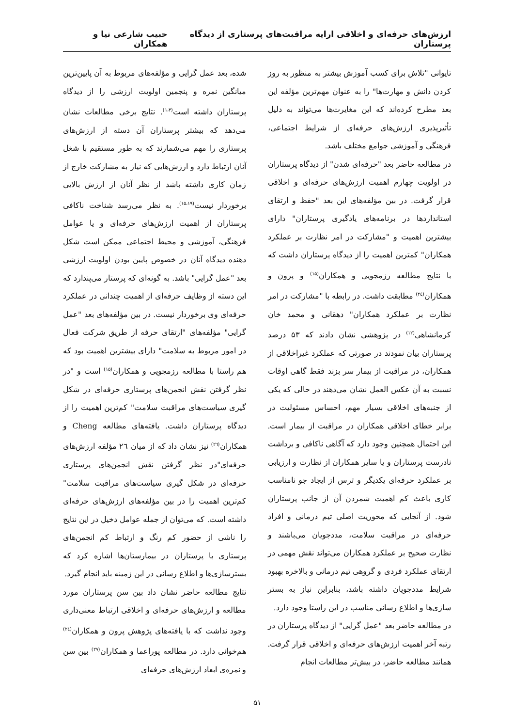ارزش‌های حرفه‌ای و اخلاقی ارایه مراقبت‌های پرستاری از دیدگاه پرستاران حبیب شارعی نیا و همکاران
تایوانی "تلاش برای کسب آموزش بیشتر به منظور به روز کردن دانش و مهارت‌ها" را به عنوان مهم‌ترین مؤلفه این بعد مطرح کرده‌اند که این مغایرت‌ها می‌تواند به دلیل تأثیرپذیری ارزش‌های حرفه‌ای از شرایط اجتماعی، فرهنگی و آموزشی جوامع مختلف باشد.
در مطالعه حاضر بعد "حرفه‌ای شدن" از دیدگاه پرستاران در اولویت چهارم اهمیت ارزش‌های حرفه‌ای و اخلاقی قرار گرفت. در بین مؤلفه‌های این بعد "حفظ و ارتقای استانداردها در برنامه‌های یادگیری پرستاران" دارای بیشترین اهمیت و "مشارکت در امر نظارت بر عملکرد همکاران" کمترین اهمیت را از دیدگاه پرستاران داشت که با نتایج مطالعه رزمجویی و همکاران<sup>(۱۵)</sup> و پرون و همکاران<sup>(۲٤)</sup> مطابقت داشت. در رابطه با "مشارکت در امر نظارت بر عملکرد همکاران" دهقانی و محمد خان کرمانشاهی<sup>(۱۲)</sup> در پژوهشی نشان دادند که ۵۳ درصد پرستاران بیان نمودند در صورتی که عملکرد غیراخلاقی از همکاران، در مراقبت از بیمار سر بزند فقط گاهی اوقات نسبت به آن عکس العمل نشان می‌دهند در حالی که یکی از جنبه‌های اخلاقی بسیار مهم، احساس مسئولیت در برابر خطای اخلاقی همکاران در مراقبت از بیمار است. این احتمال همچنین وجود دارد که آگاهی ناکافی و برداشت نادرست پرستاران و یا سایر همکاران از نظارت و ارزیابی بر عملکرد حرفه‌ای یکدیگر و ترس از ایجاد جو نامناسب کاری باعث کم اهمیت شمردن آن از جانب پرستاران شود. از آنجایی که محوریت اصلی تیم درمانی و افراد حرفه‌ای در مراقبت سلامت، مددجویان می‌باشند و نظارت صحیح بر عملکرد همکاران می‌تواند نقش مهمی در ارتقای عملکرد فردی و گروهی تیم درمانی و بالاخره بهبود شرایط مددجویان داشته باشد، بنابراین نیاز به بستر سازی‌ها و اطلاع رسانی مناسب در این راستا وجود دارد.
در مطالعه حاضر بعد "عمل گرایی" از دیدگاه پرستاران در رتبه آخر اهمیت ارزش‌های حرفه‌ای و اخلاقی قرار گرفت. همانند مطالعه حاضر، در بیش‌تر مطالعات انجام
شده، بعد عمل گرایی و مؤلفه‌های مربوط به آن پایین‌ترین میانگین نمره و پنجمین اولویت ارزشی را از دیدگاه پرستاران داشته است<sup>(۱،۳)</sup>. نتایج برخی مطالعات نشان می‌دهد که بیشتر پرستاران آن دسته از ارزش‌های پرستاری را مهم می‌شمارند که به طور مستقیم با شغل آنان ارتباط دارد و ارزش‌هایی که نیاز به مشارکت خارج از زمان کاری داشته باشد از نظر آنان از ارزش بالایی برخوردار نیست<sup>(۱۵،۱۹)</sup>. به نظر می‌رسد شناخت ناکافی پرستاران از اهمیت ارزش‌های حرفه‌ای و یا عوامل فرهنگی، آموزشی و محیط اجتماعی ممکن است شکل دهنده دیدگاه آنان در خصوص پایین بودن اولویت ارزشی بعد "عمل گرایی" باشد. به گونه‌ای که پرستار می‌پندارد که این دسته از وظایف حرفه‌ای از اهمیت چندانی در عملکرد حرفه‌ای وی برخوردار نیست. در بین مؤلفه‌های بعد "عمل گرایی" مؤلفه‌های "ارتقای حرفه از طریق شرکت فعال در امور مربوط به سلامت" دارای بیشترین اهمیت بود که هم راستا با مطالعه رزمجویی و همکاران<sup>(۱۵)</sup> است و "در نظر گرفتن نقش انجمن‌های پرستاری حرفه‌ای در شکل گیری سیاست‌های مراقبت سلامت" کم‌ترین اهمیت را از دیدگاه پرستاران داشت. یافته‌های مطالعه Cheng و همکاران<sup>(۲٦)</sup> نیز نشان داد که از میان ۲٦ مؤلفه ارزش‌های حرفه‌ای"در نظر گرفتن نقش انجمن‌های پرستاری حرفه‌ای در شکل گیری سیاست‌های مراقبت سلامت" کم‌ترین اهمیت را در بین مؤلفه‌های ارزش‌های حرفه‌ای داشته است. که می‌توان از جمله عوامل دخیل در این نتایج را ناشی از حضور کم رنگ و ارتباط کم انجمن‌های پرستاری با پرستاران در بیمارستان‌ها اشاره کرد که بسترسازی‌ها و اطلاع رسانی در این زمینه باید انجام گیرد.
نتایج مطالعه حاضر نشان داد بین سن پرستاران مورد مطالعه و ارزش‌های حرفه‌ای و اخلاقی ارتباط معنی‌داری وجود نداشت که با یافته‌های پژوهش پرون و همکاران<sup>(۲٤)</sup> هم‌خوانی دارد. در مطالعه پوراعما و همکاران<sup>(۲۷)</sup> بین سن و نمره‌ی ابعاد ارزش‌های حرفه‌ای
۵۱